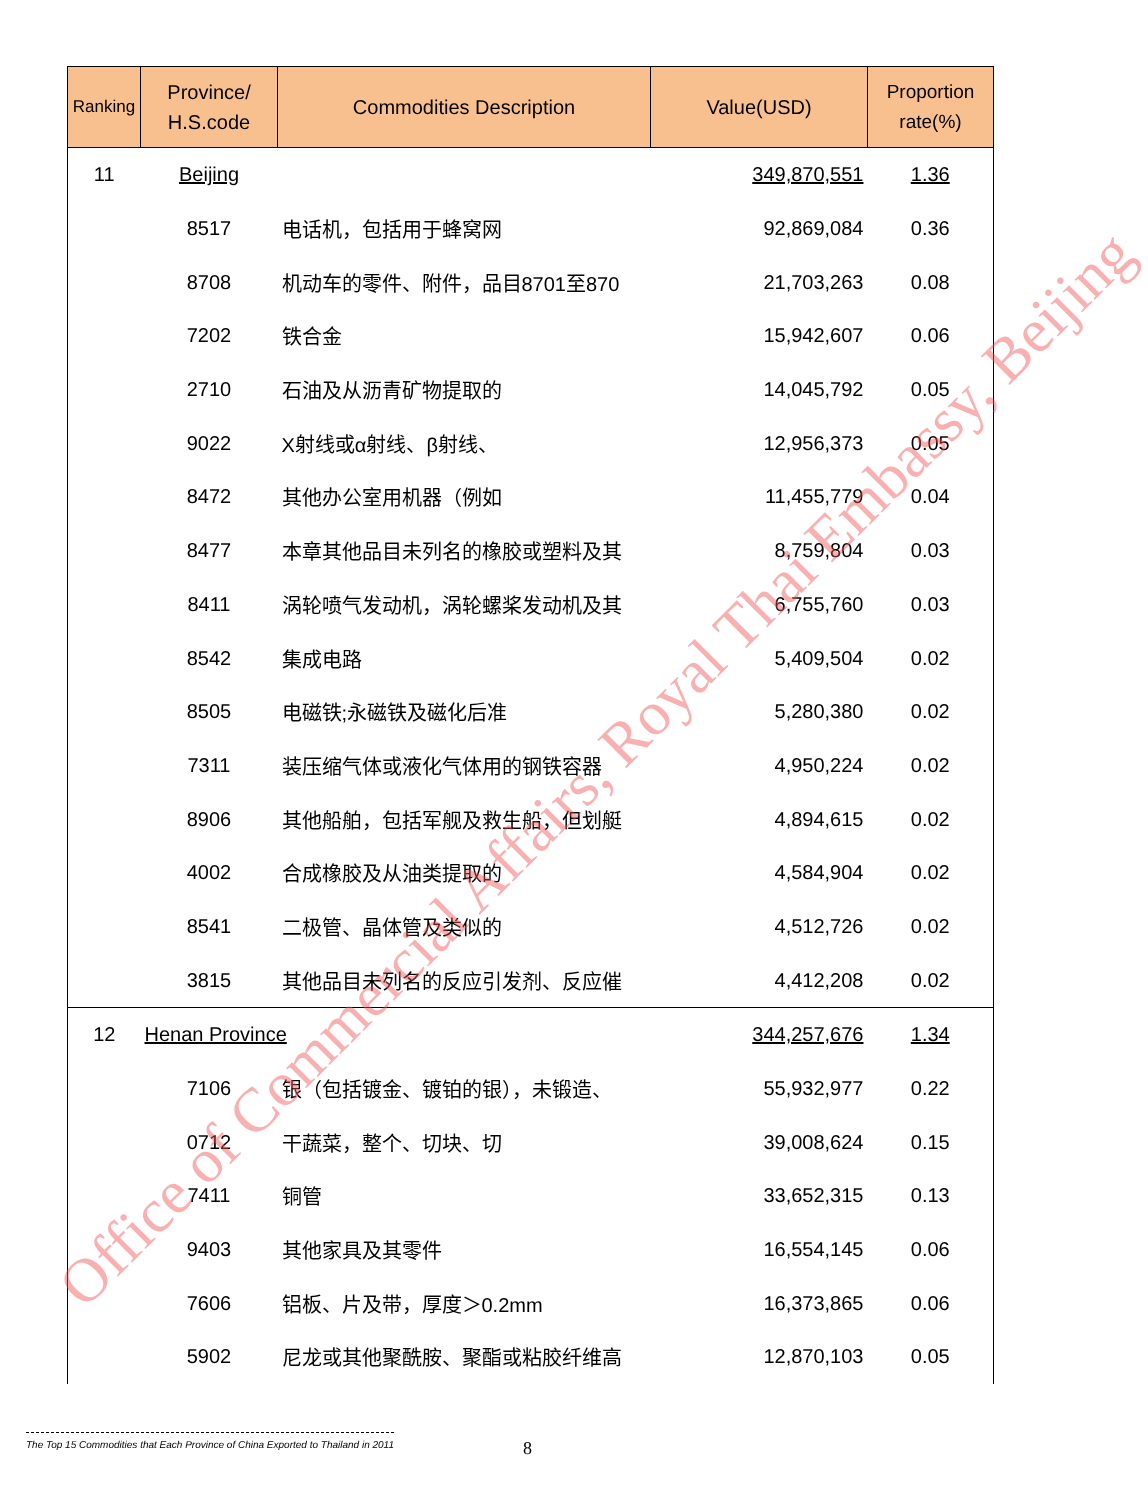| Ranking | Province/ H.S.code | Commodities Description | Value(USD) | Proportion rate(%) |
| --- | --- | --- | --- | --- |
| 11 | Beijing | | 349,870,551 | 1.36 |
| | 8517 | 电话机，包括用于蜂窝网 | 92,869,084 | 0.36 |
| | 8708 | 机动车的零件、附件，品目8701至870 | 21,703,263 | 0.08 |
| | 7202 | 铁合金 | 15,942,607 | 0.06 |
| | 2710 | 石油及从沥青矿物提取的 | 14,045,792 | 0.05 |
| | 9022 | X射线或α射线、β射线、 | 12,956,373 | 0.05 |
| | 8472 | 其他办公室用机器（例如 | 11,455,779 | 0.04 |
| | 8477 | 本章其他品目未列名的橡胶或塑料及其 | 8,759,804 | 0.03 |
| | 8411 | 涡轮喷气发动机，涡轮螺桨发动机及其 | 6,755,760 | 0.03 |
| | 8542 | 集成电路 | 5,409,504 | 0.02 |
| | 8505 | 电磁铁;永磁铁及磁化后准 | 5,280,380 | 0.02 |
| | 7311 | 装压缩气体或液化气体用的钢铁容器 | 4,950,224 | 0.02 |
| | 8906 | 其他船舶，包括军舰及救生船，但划艇 | 4,894,615 | 0.02 |
| | 4002 | 合成橡胶及从油类提取的 | 4,584,904 | 0.02 |
| | 8541 | 二极管、晶体管及类似的 | 4,512,726 | 0.02 |
| | 3815 | 其他品目未列名的反应引发剂、反应催 | 4,412,208 | 0.02 |
| 12 | Henan Province | | 344,257,676 | 1.34 |
| | 7106 | 银（包括镀金、镀铂的银），未锻造、 | 55,932,977 | 0.22 |
| | 0712 | 干蔬菜，整个、切块、切 | 39,008,624 | 0.15 |
| | 7411 | 铜管 | 33,652,315 | 0.13 |
| | 9403 | 其他家具及其零件 | 16,554,145 | 0.06 |
| | 7606 | 铝板、片及带，厚度＞0.2mm | 16,373,865 | 0.06 |
| | 5902 | 尼龙或其他聚酰胺、聚酯或粘胶纤维高 | 12,870,103 | 0.05 |
Office of Commercial Affairs, Royal Thai Embassy, Beijing
The Top 15 Commodities that Each Province of China Exported to Thailand in 2011
8